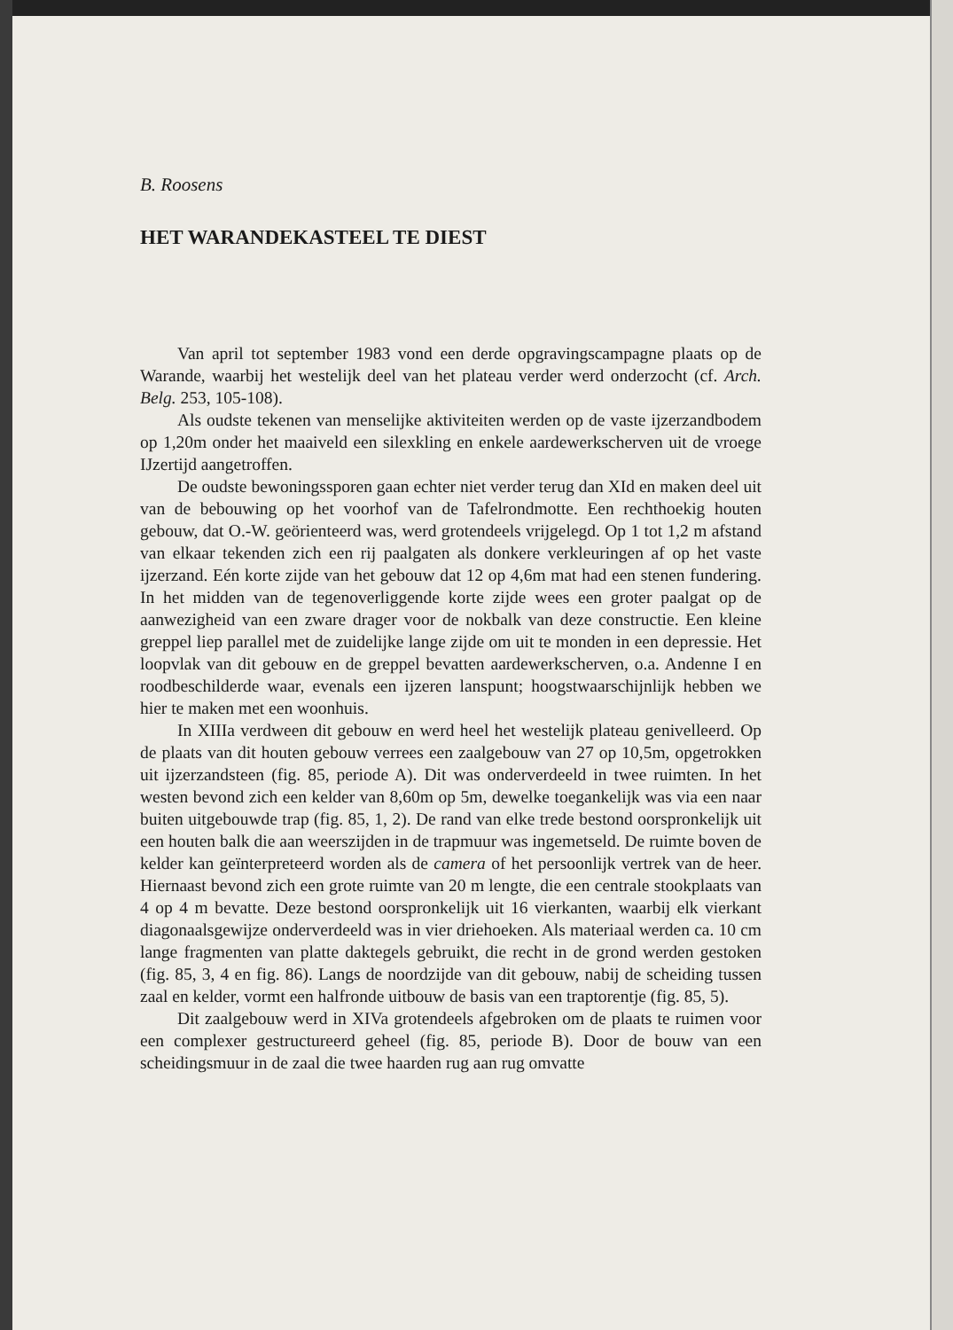B. Roosens
HET WARANDEKASTEEL TE DIEST
Van april tot september 1983 vond een derde opgravingscampagne plaats op de Warande, waarbij het westelijk deel van het plateau verder werd onderzocht (cf. Arch. Belg. 253, 105-108).
Als oudste tekenen van menselijke aktiviteiten werden op de vaste ijzerzandbodem op 1,20m onder het maaiveld een silexkling en enkele aardewerkscherven uit de vroege IJzertijd aangetroffen.
De oudste bewoningssporen gaan echter niet verder terug dan XId en maken deel uit van de bebouwing op het voorhof van de Tafelrondmotte. Een rechthoekig houten gebouw, dat O.-W. geörienteerd was, werd grotendeels vrijgelegd. Op 1 tot 1,2 m afstand van elkaar tekenden zich een rij paalgaten als donkere verkleuringen af op het vaste ijzerzand. Eén korte zijde van het gebouw dat 12 op 4,6m mat had een stenen fundering. In het midden van de tegenoverliggende korte zijde wees een groter paalgat op de aanwezigheid van een zware drager voor de nokbalk van deze constructie. Een kleine greppel liep parallel met de zuidelijke lange zijde om uit te monden in een depressie. Het loopvlak van dit gebouw en de greppel bevatten aardewerkscherven, o.a. Andenne I en roodbeschilderde waar, evenals een ijzeren lanspunt; hoogstwaarschijnlijk hebben we hier te maken met een woonhuis.
In XIIIa verdween dit gebouw en werd heel het westelijk plateau genivelleerd. Op de plaats van dit houten gebouw verrees een zaalgebouw van 27 op 10,5m, opgetrokken uit ijzerzandsteen (fig. 85, periode A). Dit was onderverdeeld in twee ruimten. In het westen bevond zich een kelder van 8,60m op 5m, dewelke toegankelijk was via een naar buiten uitgebouwde trap (fig. 85, 1, 2). De rand van elke trede bestond oorspronkelijk uit een houten balk die aan weerszijden in de trapmuur was ingemetseld. De ruimte boven de kelder kan geïnterpreteerd worden als de camera of het persoonlijk vertrek van de heer. Hiernaast bevond zich een grote ruimte van 20 m lengte, die een centrale stookplaats van 4 op 4 m bevatte. Deze bestond oorspronkelijk uit 16 vierkanten, waarbij elk vierkant diagonaalsgewijze onderverdeeld was in vier driehoeken. Als materiaal werden ca. 10 cm lange fragmenten van platte daktegels gebruikt, die recht in de grond werden gestoken (fig. 85, 3, 4 en fig. 86). Langs de noordzijde van dit gebouw, nabij de scheiding tussen zaal en kelder, vormt een halfronde uitbouw de basis van een traptorentje (fig. 85, 5).
Dit zaalgebouw werd in XIVa grotendeels afgebroken om de plaats te ruimen voor een complexer gestructureerd geheel (fig. 85, periode B). Door de bouw van een scheidingsmuur in de zaal die twee haarden rug aan rug omvatte